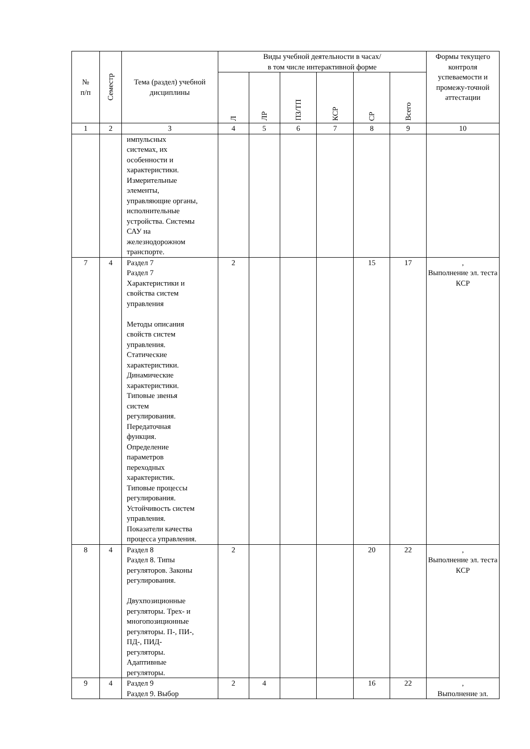| № п/п | Семестр | Тема (раздел) учебной дисциплины | Виды учебной деятельности в часах/ в том числе интерактивной форме | | | | | | Формы текущего контроля успеваемости и промежу-точной аттестации |
| --- | --- | --- | --- | --- | --- | --- | --- | --- | --- |
| | | | Л | ЛР | ПЗ/ТП | КСР | СР | Всего | |
| 1 | 2 | 3 | 4 | 5 | 6 | 7 | 8 | 9 | 10 |
| | | импульсных системах, их особенности и характеристики. Измерительные элементы, управляющие органы, исполнительные устройства. Системы САУ на железнодорожном транспорте. | | | | | | | |
| 7 | 4 | Раздел 7 Раздел 7 Характеристики и свойства систем управления Методы описания свойств систем управления. Статические характеристики. Динамические характеристики. Типовые звенья систем регулирования. Передаточная функция. Определение параметров переходных характеристик. Типовые процессы регулирования. Устойчивость систем управления. Показатели качества процесса управления. | 2 | | | | 15 | 17 | , Выполнение эл. теста КСР |
| 8 | 4 | Раздел 8 Раздел 8. Типы регуляторов. Законы регулирования. Двухпозиционные регуляторы. Трех- и многопозиционные регуляторы. П-, ПИ-, ПД-, ПИД- регуляторы. Адаптивные регуляторы. | 2 | | | | 20 | 22 | , Выполнение эл. теста КСР |
| 9 | 4 | Раздел 9 Раздел 9. Выбор | 2 | 4 | | | 16 | 22 | , Выполнение эл. |